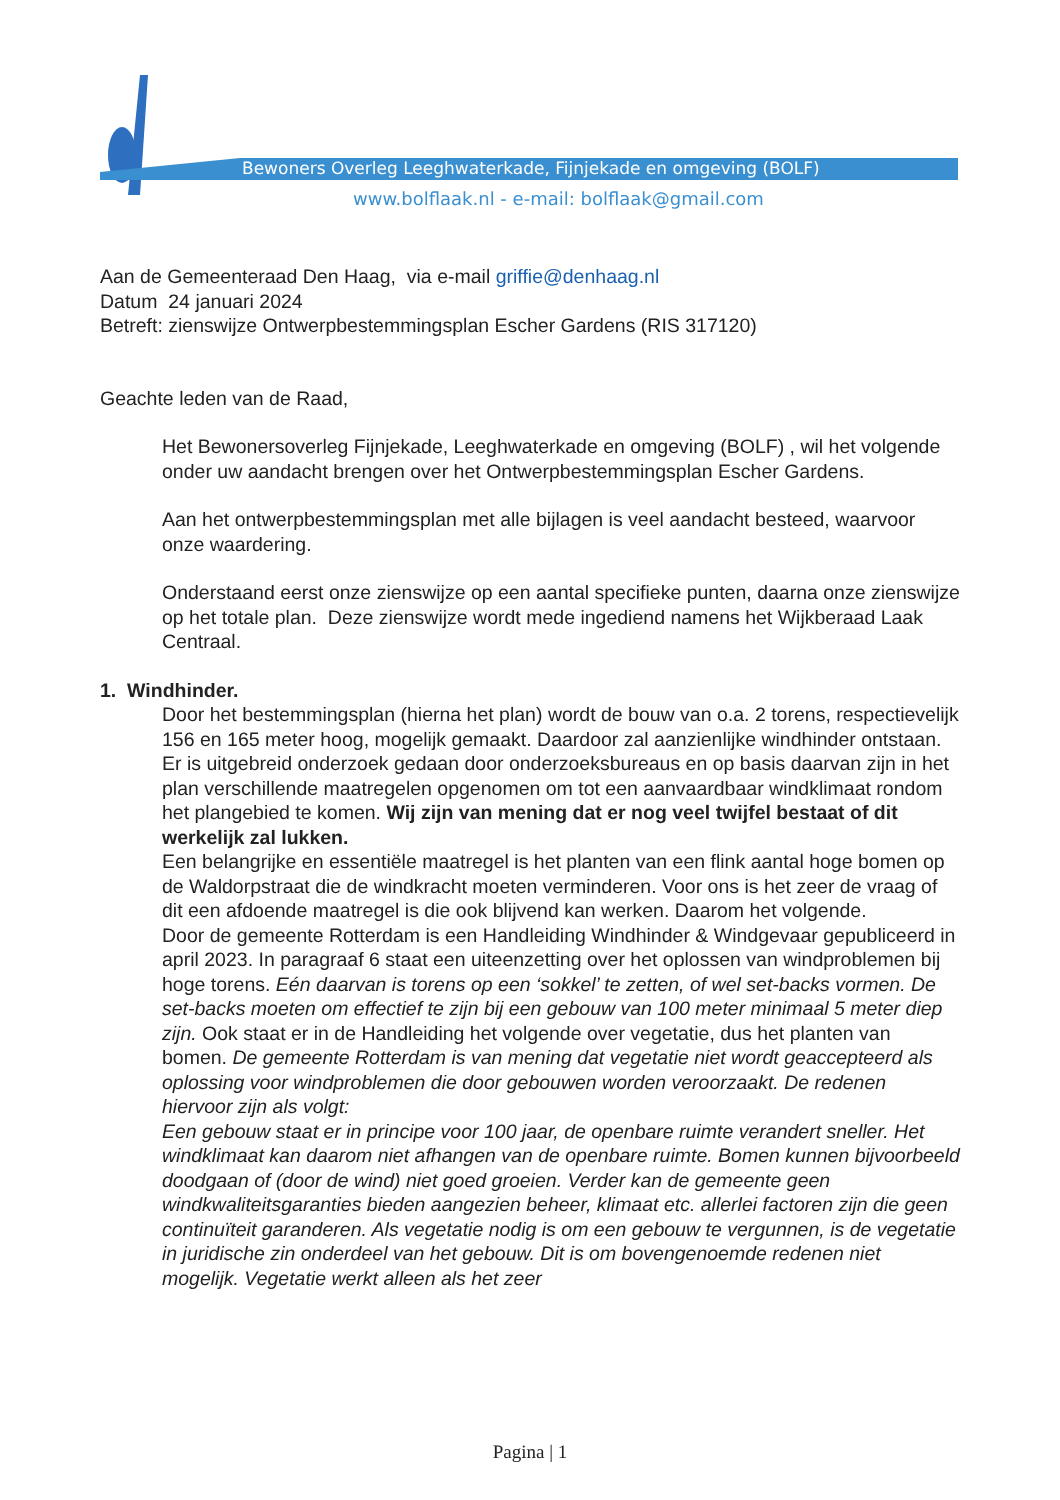Bewoners Overleg Leeghwaterkade, Fijnjekade en omgeving (BOLF)
www.bolflaak.nl - e-mail: bolflaak@gmail.com
Aan de Gemeenteraad Den Haag, via e-mail griffie@denhaag.nl
Datum 24 januari 2024
Betreft: zienswijze Ontwerpbestemmingsplan Escher Gardens (RIS 317120)
Geachte leden van de Raad,
Het Bewonersoverleg Fijnjekade, Leeghwaterkade en omgeving (BOLF) , wil het volgende onder uw aandacht brengen over het Ontwerpbestemmingsplan Escher Gardens.
Aan het ontwerpbestemmingsplan met alle bijlagen is veel aandacht besteed, waarvoor onze waardering.
Onderstaand eerst onze zienswijze op een aantal specifieke punten, daarna onze zienswijze op het totale plan. Deze zienswijze wordt mede ingediend namens het Wijkberaad Laak Centraal.
1. Windhinder.
Door het bestemmingsplan (hierna het plan) wordt de bouw van o.a. 2 torens, respectievelijk 156 en 165 meter hoog, mogelijk gemaakt. Daardoor zal aanzienlijke windhinder ontstaan. Er is uitgebreid onderzoek gedaan door onderzoeksbureaus en op basis daarvan zijn in het plan verschillende maatregelen opgenomen om tot een aanvaardbaar windklimaat rondom het plangebied te komen. Wij zijn van mening dat er nog veel twijfel bestaat of dit werkelijk zal lukken.
Een belangrijke en essentiële maatregel is het planten van een flink aantal hoge bomen op de Waldorpstraat die de windkracht moeten verminderen. Voor ons is het zeer de vraag of dit een afdoende maatregel is die ook blijvend kan werken. Daarom het volgende.
Door de gemeente Rotterdam is een Handleiding Windhinder & Windgevaar gepubliceerd in april 2023. In paragraaf 6 staat een uiteenzetting over het oplossen van windproblemen bij hoge torens. Eén daarvan is torens op een ‘sokkel’ te zetten, of wel set-backs vormen. De set-backs moeten om effectief te zijn bij een gebouw van 100 meter minimaal 5 meter diep zijn. Ook staat er in de Handleiding het volgende over vegetatie, dus het planten van bomen. De gemeente Rotterdam is van mening dat vegetatie niet wordt geaccepteerd als oplossing voor windproblemen die door gebouwen worden veroorzaakt. De redenen hiervoor zijn als volgt:
Een gebouw staat er in principe voor 100 jaar, de openbare ruimte verandert sneller. Het windklimaat kan daarom niet afhangen van de openbare ruimte. Bomen kunnen bijvoorbeeld doodgaan of (door de wind) niet goed groeien. Verder kan de gemeente geen windkwaliteitsgaranties bieden aangezien beheer, klimaat etc. allerlei factoren zijn die geen continuïteit garanderen. Als vegetatie nodig is om een gebouw te vergunnen, is de vegetatie in juridische zin onderdeel van het gebouw. Dit is om bovengenoemde redenen niet mogelijk. Vegetatie werkt alleen als het zeer
Pagina | 1